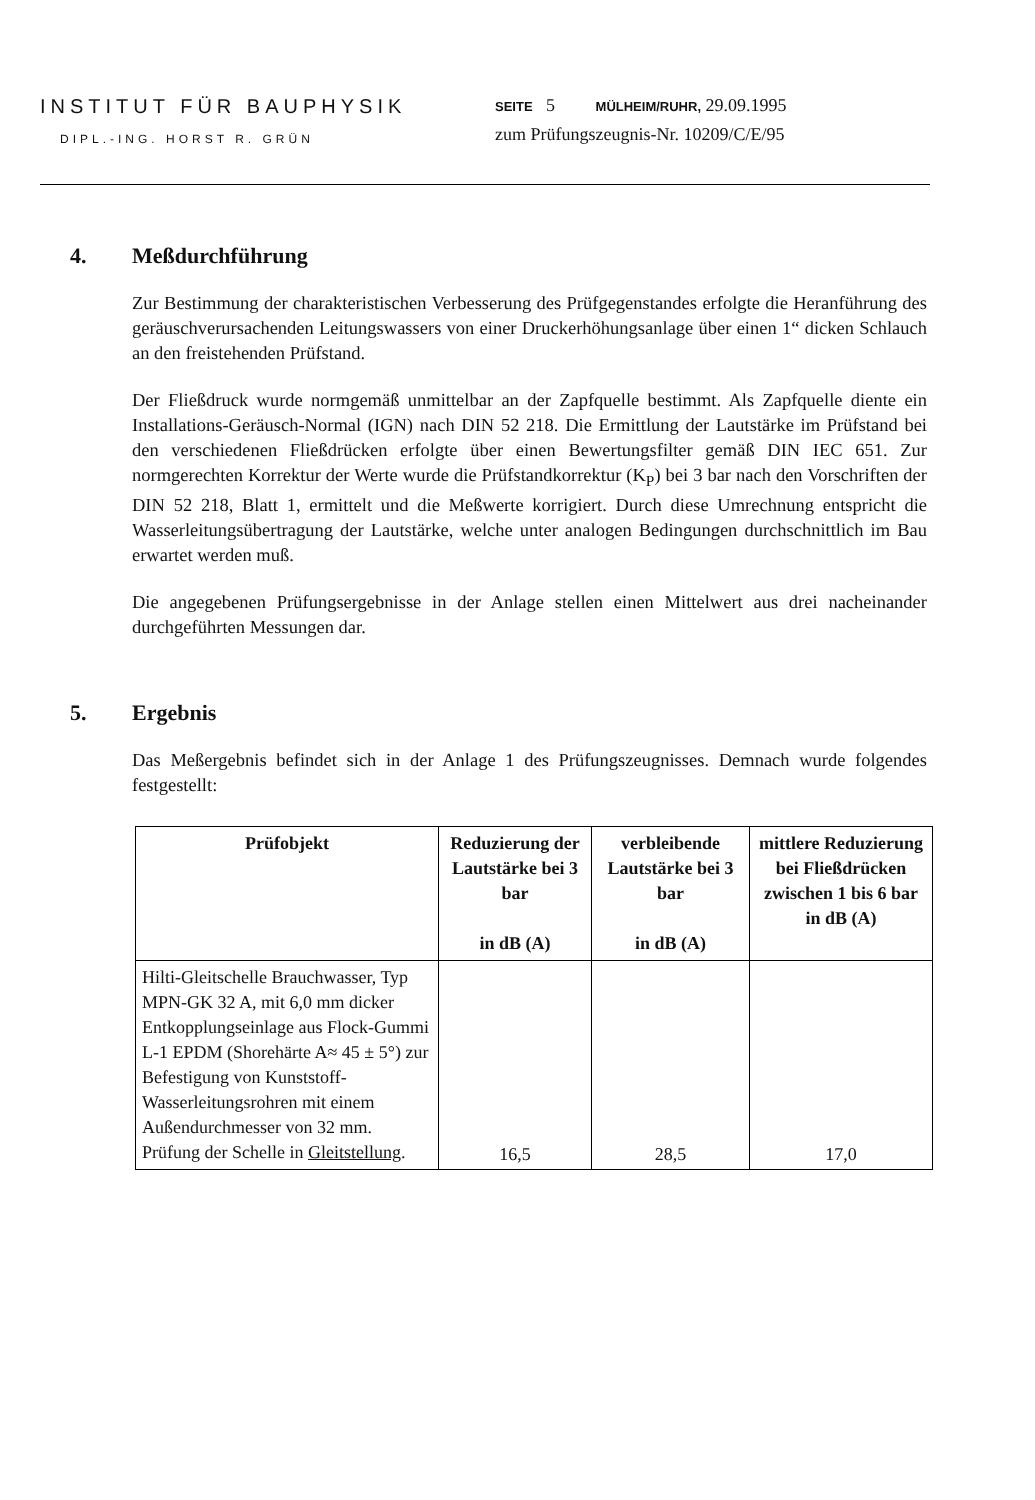INSTITUT FÜR BAUPHYSIK
DIPL.-ING. HORST R. GRÜN
SEITE 5 MÜLHEIM/RUHR, 29.09.1995
zum Prüfungszeugnis-Nr. 10209/C/E/95
4. Meßdurchführung
Zur Bestimmung der charakteristischen Verbesserung des Prüfgegenstandes erfolgte die Heranführung des geräuschverursachenden Leitungswassers von einer Druckerhöhungsanlage über einen 1“ dicken Schlauch an den freistehenden Prüfstand.
Der Fließdruck wurde normgemäß unmittelbar an der Zapfquelle bestimmt. Als Zapfquelle diente ein Installations-Geräusch-Normal (IGN) nach DIN 52 218. Die Ermittlung der Lautstärke im Prüfstand bei den verschiedenen Fließdrücken erfolgte über einen Bewertungsfilter gemäß DIN IEC 651. Zur normgerechten Korrektur der Werte wurde die Prüfstandkorrektur (K<sub>P</sub>) bei 3 bar nach den Vorschriften der DIN 52 218, Blatt 1, ermittelt und die Meßwerte korrigiert. Durch diese Umrechnung entspricht die Wasserleitungsübertragung der Lautstärke, welche unter analogen Bedingungen durchschnittlich im Bau erwartet werden muß.
Die angegebenen Prüfungsergebnisse in der Anlage stellen einen Mittelwert aus drei nacheinander durchgeführten Messungen dar.
5. Ergebnis
Das Meßergebnis befindet sich in der Anlage 1 des Prüfungszeugnisses. Demnach wurde folgendes festgestellt:
| Prüfobjekt | Reduzierung der Lautstärke bei 3 bar in dB (A) | verbleibende Lautstärke bei 3 bar in dB (A) | mittlere Reduzierung bei Fließdrücken zwischen 1 bis 6 bar in dB (A) |
| --- | --- | --- | --- |
| Hilti-Gleitschelle Brauchwasser, Typ MPN-GK 32 A, mit 6,0 mm dicker Entkopplungseinlage aus Flock-Gummi L-1 EPDM (Shorehärte A≈ 45 ± 5°) zur Befestigung von Kunststoff-Wasserleitungsrohren mit einem Außendurchmesser von 32 mm. Prüfung der Schelle in Gleitstellung . | 16,5 | 28,5 | 17,0 |